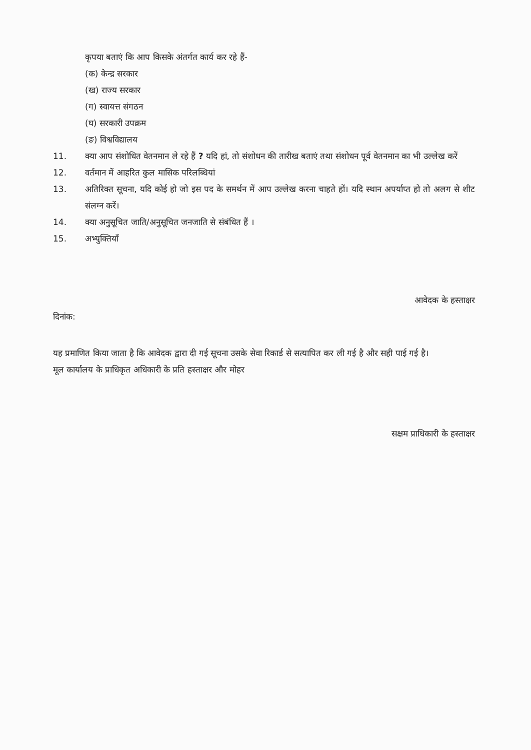कृपया बताएं कि आप किसके अंतर्गत कार्य कर रहे हैं-
(क) केन्द्र सरकार
(ख) राज्य सरकार
(ग) स्वायत्त संगठन
(घ) सरकारी उपक्रम
(ङ) विश्वविद्यालय
11. क्या आप संशोधित वेतनमान ले रहे हैं ? यदि हां, तो संशोधन की तारीख बताएं तथा संशोधन पूर्व वेतनमान का भी उल्लेख करें
12. वर्तमान में आहरित कुल मासिक परिलब्धियां
13. अतिरिक्त सूचना, यदि कोई हो जो इस पद के समर्थन में आप उल्लेख करना चाहते हों। यदि स्थान अपर्याप्त हो तो अलग से शीट संलग्न करें।
14. क्या अनुसूचित जाति/अनुसूचित जनजाति से संबंधित हैं ।
15. अभ्युक्तियाँ
आवेदक के हस्ताक्षर
दिनांक:
यह प्रमाणित किया जाता है कि आवेदक द्वारा दी गई सूचना उसके सेवा रिकार्ड से सत्यापित कर ली गई है और सही पाई गई है।
मूल कार्यालय के प्राधिकृत अधिकारी के प्रति हस्ताक्षर और मोहर
सक्षम प्राधिकारी के हस्ताक्षर